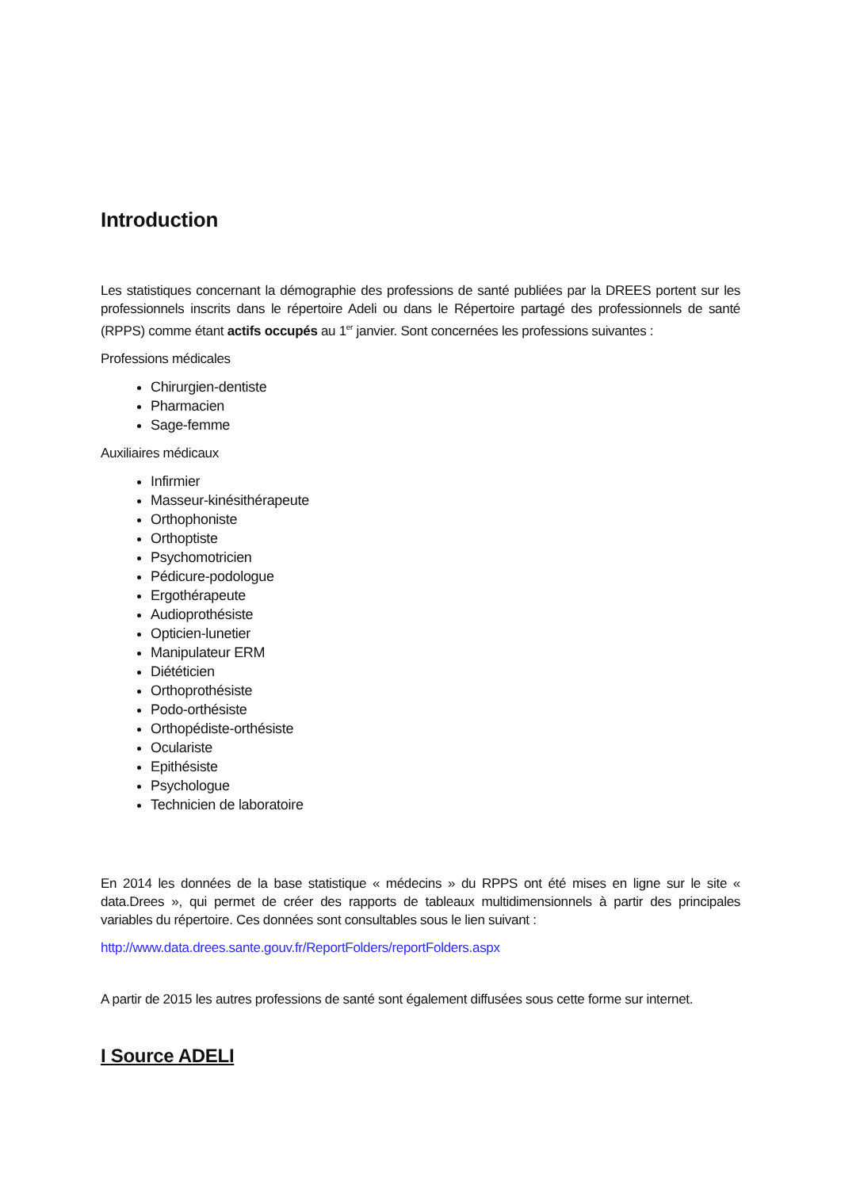Introduction
Les statistiques concernant la démographie des professions de santé publiées par la DREES portent sur les professionnels inscrits dans le répertoire Adeli ou dans le Répertoire partagé des professionnels de santé (RPPS) comme étant actifs occupés au 1<sup>er</sup> janvier. Sont concernées les professions suivantes :
Professions médicales
Chirurgien-dentiste
Pharmacien
Sage-femme
Auxiliaires médicaux
Infirmier
Masseur-kinésithérapeute
Orthophoniste
Orthoptiste
Psychomotricien
Pédicure-podologue
Ergothérapeute
Audioprothésiste
Opticien-lunetier
Manipulateur ERM
Diététicien
Orthoprothésiste
Podo-orthésiste
Orthopédiste-orthésiste
Oculariste
Epithésiste
Psychologue
Technicien de laboratoire
En 2014 les données de la base statistique « médecins » du RPPS ont été mises en ligne sur le site « data.Drees », qui permet de créer des rapports de tableaux multidimensionnels à partir des principales variables du répertoire. Ces données sont consultables sous le lien suivant :
http://www.data.drees.sante.gouv.fr/ReportFolders/reportFolders.aspx
A partir de 2015 les autres professions de santé sont également diffusées sous cette forme sur internet.
I Source ADELI